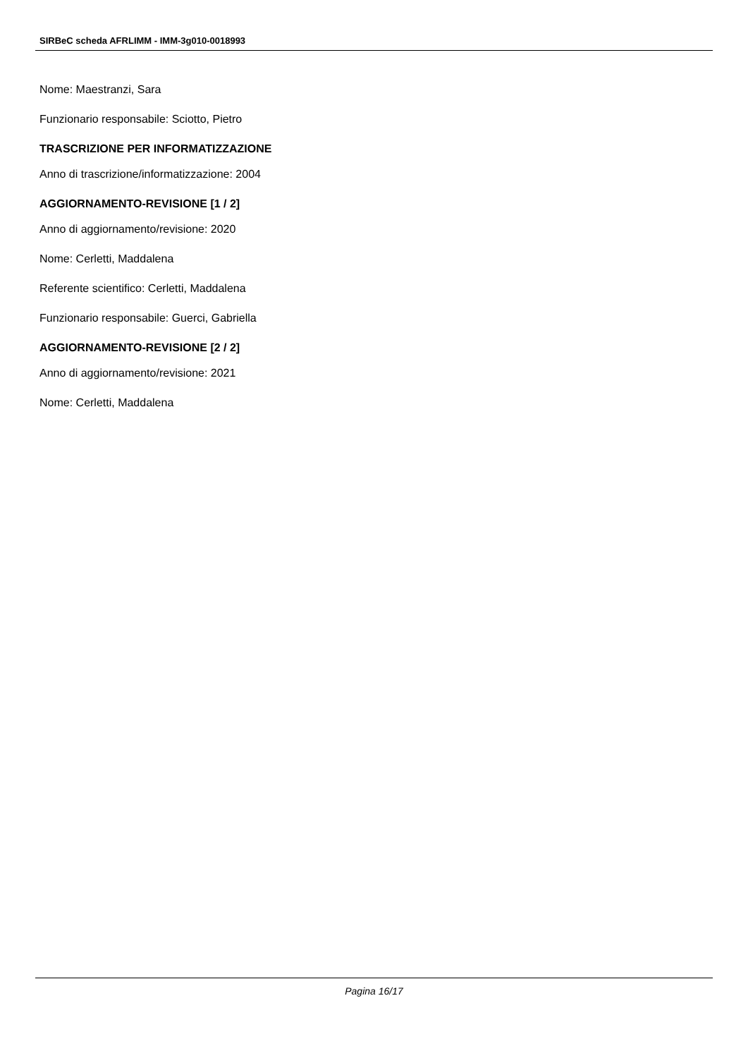SIRBeC scheda AFRLIMM - IMM-3g010-0018993
Nome: Maestranzi, Sara
Funzionario responsabile: Sciotto, Pietro
TRASCRIZIONE PER INFORMATIZZAZIONE
Anno di trascrizione/informatizzazione: 2004
AGGIORNAMENTO-REVISIONE [1 / 2]
Anno di aggiornamento/revisione: 2020
Nome: Cerletti, Maddalena
Referente scientifico: Cerletti, Maddalena
Funzionario responsabile: Guerci, Gabriella
AGGIORNAMENTO-REVISIONE [2 / 2]
Anno di aggiornamento/revisione: 2021
Nome: Cerletti, Maddalena
Pagina 16/17